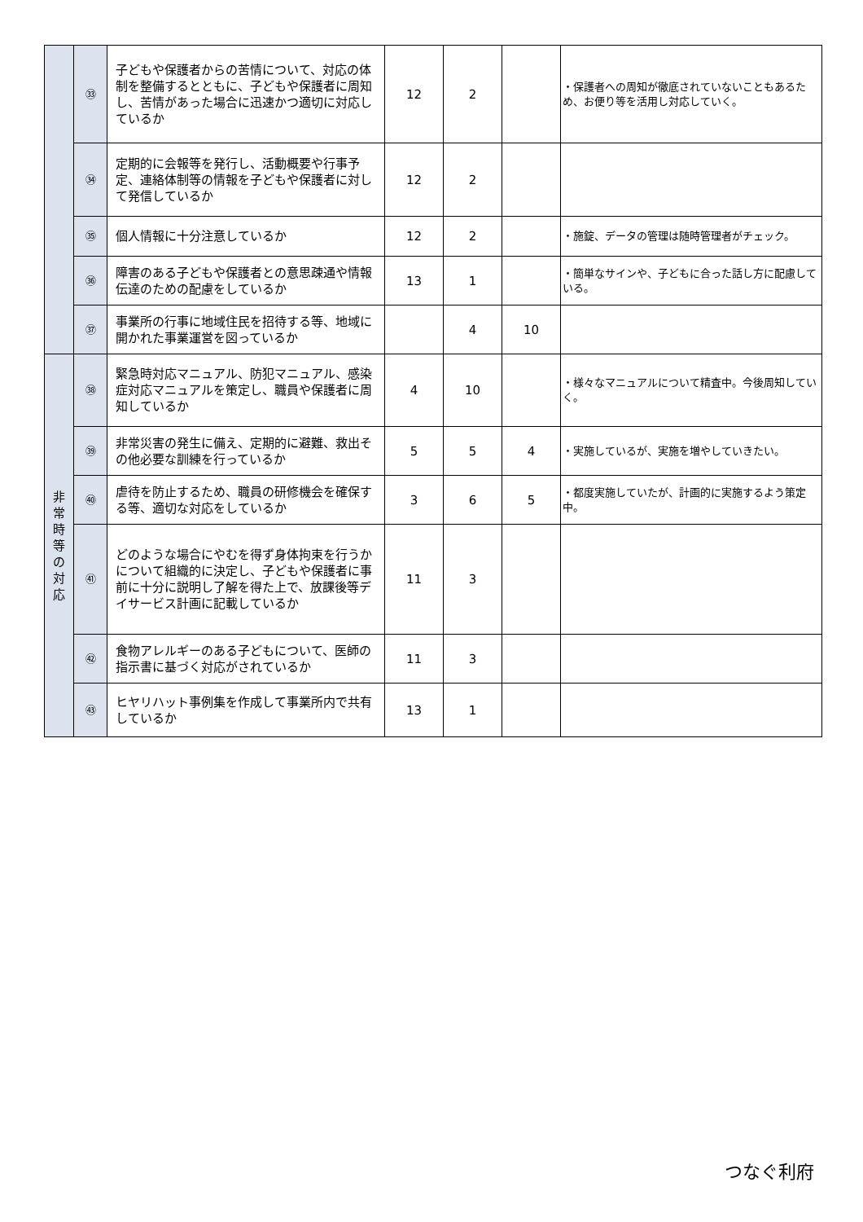| | ㉝ | 子どもや保護者からの苦情について、対応の体制を整備するとともに、子どもや保護者に周知し、苦情があった場合に迅速かつ適切に対応しているか | 12 | 2 | | ・保護者への周知が徹底されていないこともあるため、お便り等を活用し対応していく。 |
| | ㉞ | 定期的に会報等を発行し、活動概要や行事予定、連絡体制等の情報を子どもや保護者に対して発信しているか | 12 | 2 | | |
| | ㉟ | 個人情報に十分注意しているか | 12 | 2 | | ・施錠、データの管理は随時管理者がチェック。 |
| | ㊱ | 障害のある子どもや保護者との意思疎通や情報伝達のための配慮をしているか | 13 | 1 | | ・簡単なサインや、子どもに合った話し方に配慮している。 |
| | ㊲ | 事業所の行事に地域住民を招待する等、地域に開かれた事業運営を図っているか | | 4 | 10 | |
| 非 常 時 等 の 対 応 | ㊳ | 緊急時対応マニュアル、防犯マニュアル、感染症対応マニュアルを策定し、職員や保護者に周知しているか | 4 | 10 | | ・様々なマニュアルについて精査中。今後周知していく。 |
| | ㊴ | 非常災害の発生に備え、定期的に避難、救出その他必要な訓練を行っているか | 5 | 5 | 4 | ・実施しているが、実施を増やしていきたい。 |
| | ㊵ | 虐待を防止するため、職員の研修機会を確保する等、適切な対応をしているか | 3 | 6 | 5 | ・都度実施していたが、計画的に実施するよう策定中。 |
| | ㊶ | どのような場合にやむを得ず身体拘束を行うかについて組織的に決定し、子どもや保護者に事前に十分に説明し了解を得た上で、放課後等デイサービス計画に記載しているか | 11 | 3 | | |
| | ㊷ | 食物アレルギーのある子どもについて、医師の指示書に基づく対応がされているか | 11 | 3 | | |
| | ㊸ | ヒヤリハット事例集を作成して事業所内で共有しているか | 13 | 1 | | |
つなぐ利府